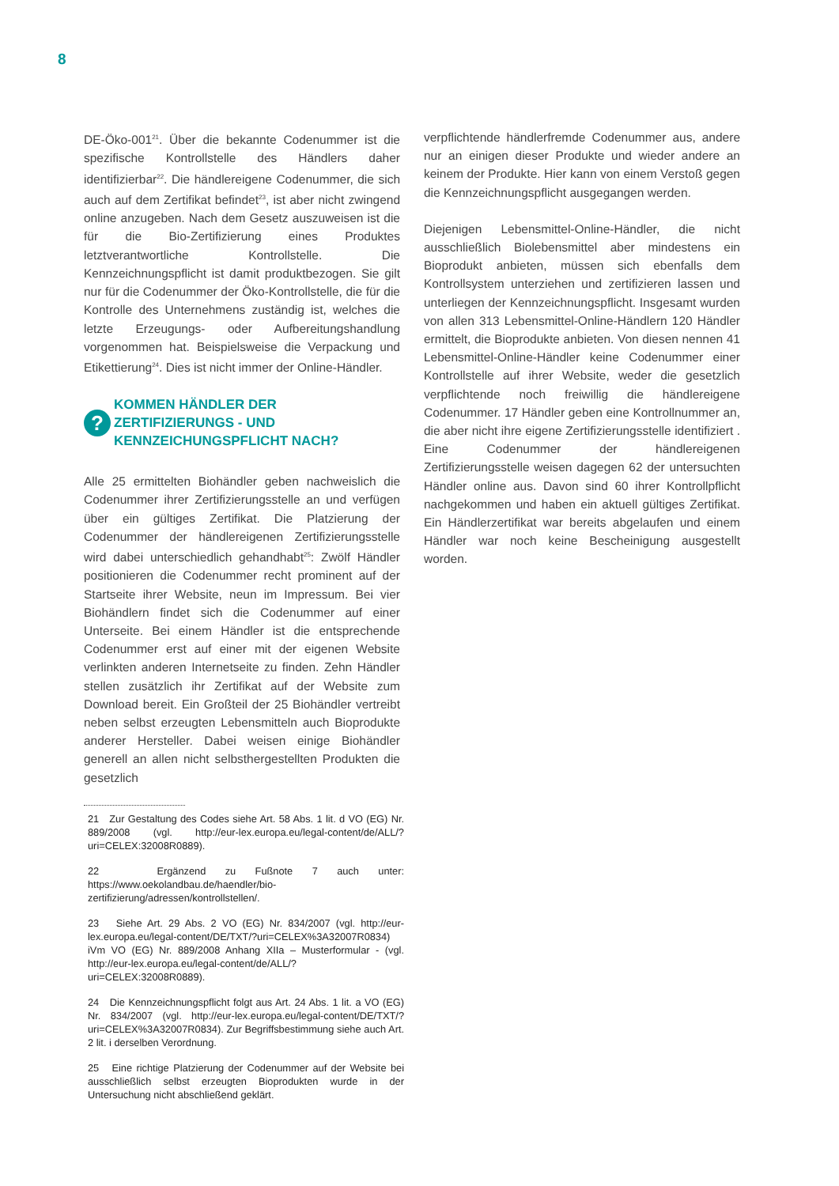8
DE-Öko-001<sup>21</sup>. Über die bekannte Codenummer ist die spezifische Kontrollstelle des Händlers daher identifizierbar<sup>22</sup>. Die händlereigene Codenummer, die sich auch auf dem Zertifikat befindet<sup>23</sup>, ist aber nicht zwingend online anzugeben. Nach dem Gesetz auszuweisen ist die für die Bio-Zertifizierung eines Produktes letztverantwortliche Kontrollstelle. Die Kennzeichnungspflicht ist damit produktbezogen. Sie gilt nur für die Codenummer der Öko-Kontrollstelle, die für die Kontrolle des Unternehmens zuständig ist, welches die letzte Erzeugungs- oder Aufbereitungshandlung vorgenommen hat. Beispielsweise die Verpackung und Etikettierung<sup>24</sup>. Dies ist nicht immer der Online-Händler.
? KOMMEN HÄNDLER DER ZERTIFIZIERUNGS - UND KENNZEICHUNGSPFLICHT NACH?
Alle 25 ermittelten Biohändler geben nachweislich die Codenummer ihrer Zertifizierungsstelle an und verfügen über ein gültiges Zertifikat. Die Platzierung der Codenummer der händlereigenen Zertifizierungsstelle wird dabei unterschiedlich gehandhabt<sup>25</sup>: Zwölf Händler positionieren die Codenummer recht prominent auf der Startseite ihrer Website, neun im Impressum. Bei vier Biohändlern findet sich die Codenummer auf einer Unterseite. Bei einem Händler ist die entsprechende Codenummer erst auf einer mit der eigenen Website verlinkten anderen Internetseite zu finden. Zehn Händler stellen zusätzlich ihr Zertifikat auf der Website zum Download bereit. Ein Großteil der 25 Biohändler vertreibt neben selbst erzeugten Lebensmitteln auch Bioprodukte anderer Hersteller. Dabei weisen einige Biohändler generell an allen nicht selbsthergestellten Produkten die gesetzlich
21 Zur Gestaltung des Codes siehe Art. 58 Abs. 1 lit. d VO (EG) Nr. 889/2008 (vgl. http://eur-lex.europa.eu/legal-content/de/ALL/?uri=CELEX:32008R0889).
22 Ergänzend zu Fußnote 7 auch unter: https://www.oekolandbau.de/haendler/bio-zertifizierung/adressen/kontrollstellen/.
23 Siehe Art. 29 Abs. 2 VO (EG) Nr. 834/2007 (vgl. http://eur-lex.europa.eu/legal-content/DE/TXT/?uri=CELEX%3A32007R0834) iVm VO (EG) Nr. 889/2008 Anhang XIIa – Musterformular - (vgl. http://eur-lex.europa.eu/legal-content/de/ALL/?uri=CELEX:32008R0889).
24 Die Kennzeichnungspflicht folgt aus Art. 24 Abs. 1 lit. a VO (EG) Nr. 834/2007 (vgl. http://eur-lex.europa.eu/legal-content/DE/TXT/?uri=CELEX%3A32007R0834). Zur Begriffsbestimmung siehe auch Art. 2 lit. i derselben Verordnung.
25 Eine richtige Platzierung der Codenummer auf der Website bei ausschließlich selbst erzeugten Bioprodukten wurde in der Untersuchung nicht abschließend geklärt.
verpflichtende händlerfremde Codenummer aus, andere nur an einigen dieser Produkte und wieder andere an keinem der Produkte. Hier kann von einem Verstoß gegen die Kennzeichnungspflicht ausgegangen werden.
Diejenigen Lebensmittel-Online-Händler, die nicht ausschließlich Biolebensmittel aber mindestens ein Bioprodukt anbieten, müssen sich ebenfalls dem Kontrollsystem unterziehen und zertifizieren lassen und unterliegen der Kennzeichnungspflicht. Insgesamt wurden von allen 313 Lebensmittel-Online-Händlern 120 Händler ermittelt, die Bioprodukte anbieten. Von diesen nennen 41 Lebensmittel-Online-Händler keine Codenummer einer Kontrollstelle auf ihrer Website, weder die gesetzlich verpflichtende noch freiwillig die händlereigene Codenummer. 17 Händler geben eine Kontrollnummer an, die aber nicht ihre eigene Zertifizierungsstelle identifiziert . Eine Codenummer der händlereigenen Zertifizierungsstelle weisen dagegen 62 der untersuchten Händler online aus. Davon sind 60 ihrer Kontrollpflicht nachgekommen und haben ein aktuell gültiges Zertifikat. Ein Händlerzertifikat war bereits abgelaufen und einem Händler war noch keine Bescheinigung ausgestellt worden.